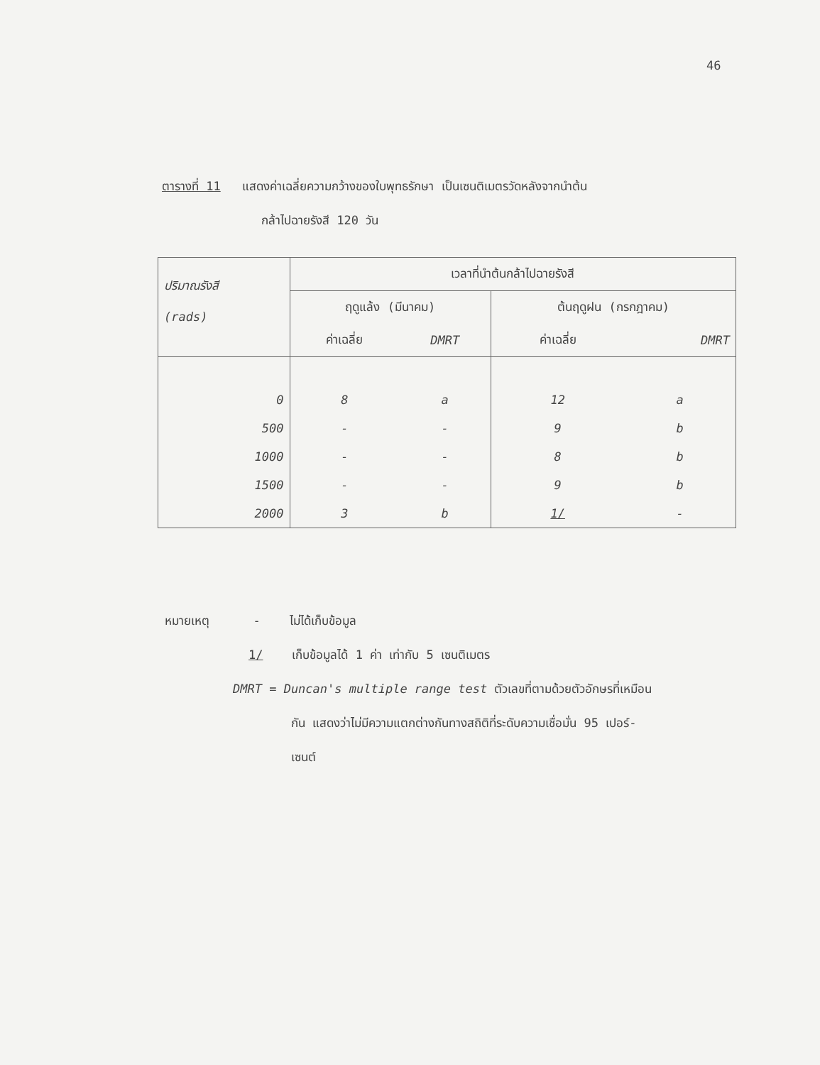46
ตารางที่ 11 แสดงค่าเฉลี่ยความกว้างของใบพุทธรักษา เป็นเซนติเมตรวัดหลังจากนำต้น
กล้าไปฉายรังสี 120 วัน
| ปริมาณรังสี (rads) | เวลาที่นำต้นกล้าไปฉายรังสี | | | |
| --- | --- | --- | --- | --- |
| | ฤดูแล้ง (มีนาคม) | | ต้นฤดูฝน (กรกฎาคม) | |
| | ค่าเฉลี่ย | DMRT | ค่าเฉลี่ย | DMRT |
| 0 | 8 | a | 12 | a |
| 500 | - | - | 9 | b |
| 1000 | - | - | 8 | b |
| 1500 | - | - | 9 | b |
| 2000 | 3 | b | 1/ | - |
หมายเหตุ - ไม่ได้เก็บข้อมูล
1/ เก็บข้อมูลได้ 1 ค่า เท่ากับ 5 เซนติเมตร
DMRT = Duncan's multiple range test ตัวเลขที่ตามด้วยตัวอักษรที่เหมือน
กัน แสดงว่าไม่มีความแตกต่างกันทางสถิติที่ระดับความเชื่อมั่น 95 เปอร์-
เซนต์